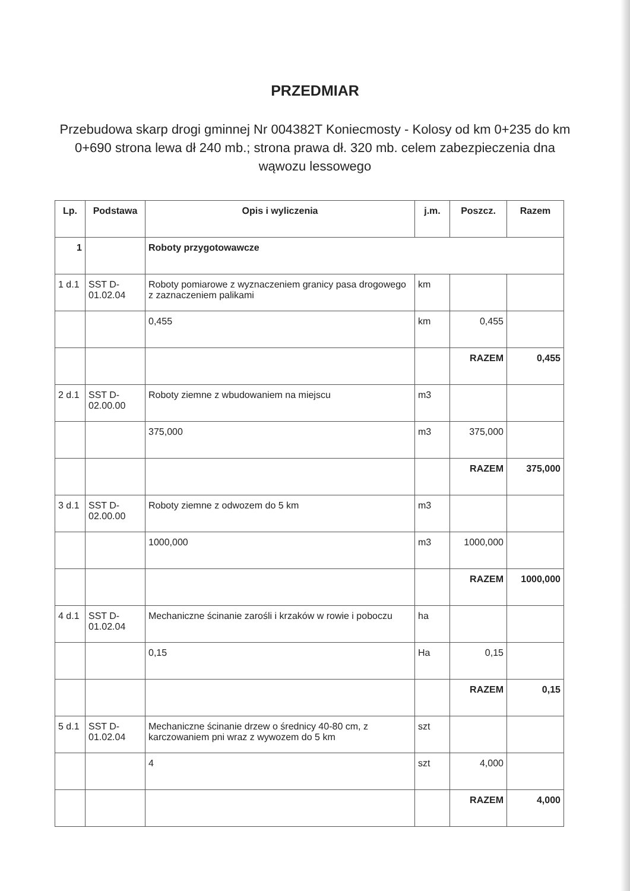PRZEDMIAR
Przebudowa skarp drogi gminnej Nr 004382T Koniecmosty - Kolosy od km 0+235 do km 0+690 strona lewa dł 240 mb.; strona prawa dł. 320 mb. celem zabezpieczenia dna wąwozu lessowego
| Lp. | Podstawa | Opis i wyliczenia | j.m. | Poszcz. | Razem |
| --- | --- | --- | --- | --- | --- |
| 1 | | Roboty przygotowawcze | | | |
| 1 d.1 | SST D-01.02.04 | Roboty pomiarowe z wyznaczeniem granicy pasa drogowego z zaznaczeniem palikami | km | | |
| | | 0,455 | km | 0,455 | |
| | | | | RAZEM | 0,455 |
| 2 d.1 | SST D-02.00.00 | Roboty ziemne z wbudowaniem na miejscu | m3 | | |
| | | 375,000 | m3 | 375,000 | |
| | | | | RAZEM | 375,000 |
| 3 d.1 | SST D-02.00.00 | Roboty ziemne z odwozem do 5 km | m3 | | |
| | | 1000,000 | m3 | 1000,000 | |
| | | | | RAZEM | 1000,000 |
| 4 d.1 | SST D-01.02.04 | Mechaniczne ścinanie zarośli i krzaków w rowie i poboczu | ha | | |
| | | 0,15 | Ha | 0,15 | |
| | | | | RAZEM | 0,15 |
| 5 d.1 | SST D-01.02.04 | Mechaniczne ścinanie drzew o średnicy 40-80 cm, z karczowaniem pni wraz z wywozem do 5 km | szt | | |
| | | 4 | szt | 4,000 | |
| | | | | RAZEM | 4,000 |